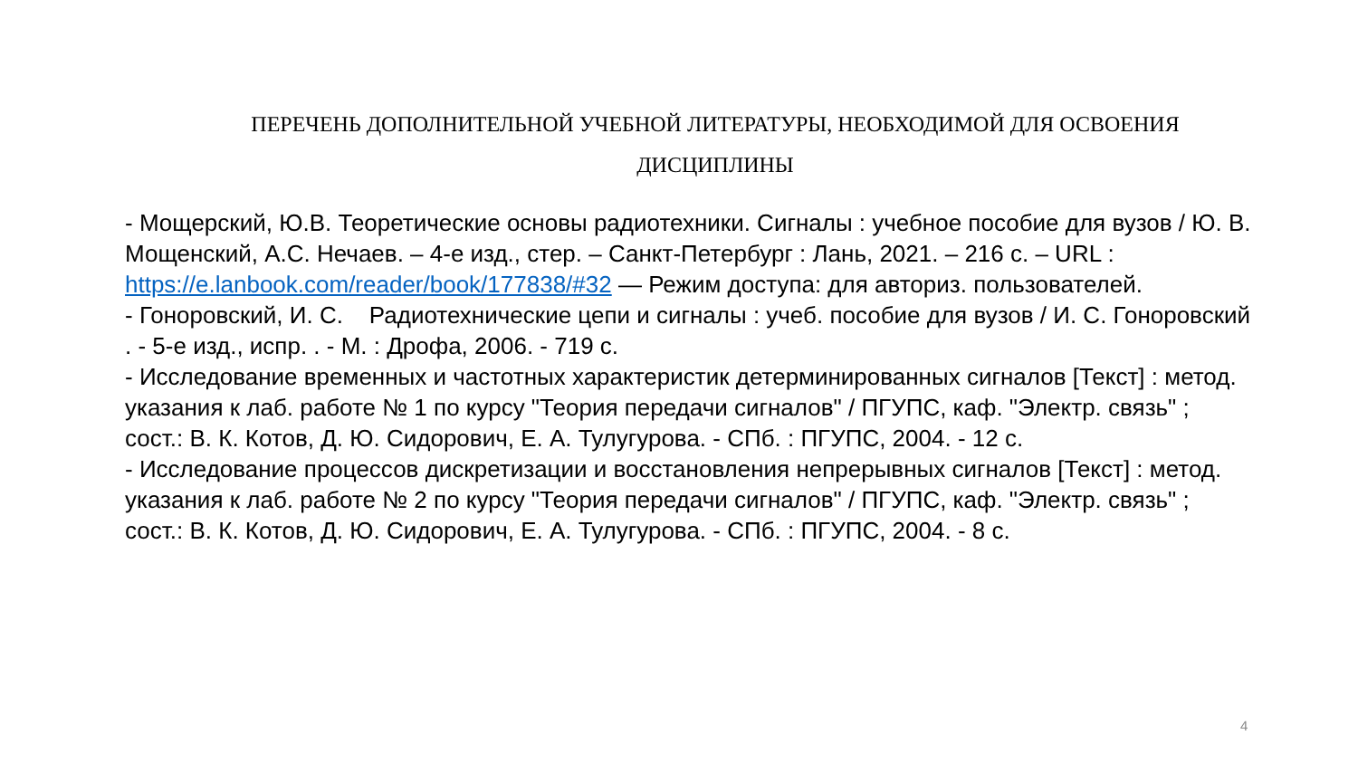ПЕРЕЧЕНЬ ДОПОЛНИТЕЛЬНОЙ УЧЕБНОЙ ЛИТЕРАТУРЫ, НЕОБХОДИМОЙ ДЛЯ ОСВОЕНИЯ ДИСЦИПЛИНЫ
- Мощерский, Ю.В. Теоретические основы радиотехники. Сигналы : учебное пособие для вузов / Ю. В. Мощенский, А.С. Нечаев. – 4-е изд., стер. – Санкт-Петербург : Лань, 2021. – 216 с. – URL : https://e.lanbook.com/reader/book/177838/#32 — Режим доступа: для авториз. пользователей.
- Гоноровский, И. С. Радиотехнические цепи и сигналы : учеб. пособие для вузов / И. С. Гоноровский . - 5-е изд., испр. . - М. : Дрофа, 2006. - 719 с.
- Исследование временных и частотных характеристик детерминированных сигналов [Текст] : метод. указания к лаб. работе № 1 по курсу "Теория передачи сигналов" / ПГУПС, каф. "Электр. связь" ; сост.: В. К. Котов, Д. Ю. Сидорович, Е. А. Тулугурова. - СПб. : ПГУПС, 2004. - 12 с.
- Исследование процессов дискретизации и восстановления непрерывных сигналов [Текст] : метод. указания к лаб. работе № 2 по курсу "Теория передачи сигналов" / ПГУПС, каф. "Электр. связь" ; сост.: В. К. Котов, Д. Ю. Сидорович, Е. А. Тулугурова. - СПб. : ПГУПС, 2004. - 8 с.
4